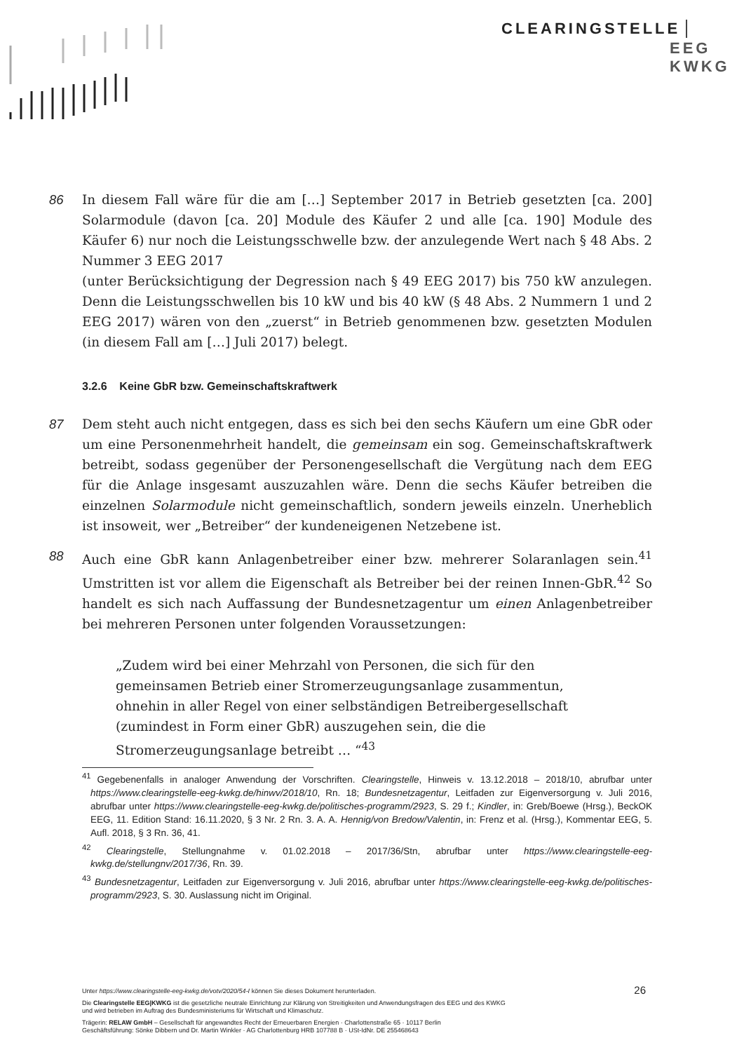CLEARINGSTELLE
EEG
KWKG
86 In diesem Fall wäre für die am […] September 2017 in Betrieb gesetzten [ca. 200] Solarmodule (davon [ca. 20] Module des Käufer 2 und alle [ca. 190] Module des Käufer 6) nur noch die Leistungsschwelle bzw. der anzulegende Wert nach § 48 Abs. 2 Nummer 3 EEG 2017
(unter Berücksichtigung der Degression nach § 49 EEG 2017) bis 750 kW anzulegen. Denn die Leistungsschwellen bis 10 kW und bis 40 kW (§ 48 Abs. 2 Nummern 1 und 2 EEG 2017) wären von den „zuerst“ in Betrieb genommenen bzw. gesetzten Modulen (in diesem Fall am […] Juli 2017) belegt.
3.2.6 Keine GbR bzw. Gemeinschaftskraftwerk
87 Dem steht auch nicht entgegen, dass es sich bei den sechs Käufern um eine GbR oder um eine Personenmehrheit handelt, die gemeinsam ein sog. Gemeinschaftskraftwerk betreibt, sodass gegenüber der Personengesellschaft die Vergütung nach dem EEG für die Anlage insgesamt auszuzahlen wäre. Denn die sechs Käufer betreiben die einzelnen Solarmodule nicht gemeinschaftlich, sondern jeweils einzeln. Unerheblich ist insoweit, wer „Betreiber“ der kundeneigenen Netzebene ist.
88 Auch eine GbR kann Anlagenbetreiber einer bzw. mehrerer Solaranlagen sein.<sup>41</sup> Umstritten ist vor allem die Eigenschaft als Betreiber bei der reinen Innen-GbR.<sup>42</sup> So handelt es sich nach Auffassung der Bundesnetzagentur um einen Anlagenbetreiber bei mehreren Personen unter folgenden Voraussetzungen:
„Zudem wird bei einer Mehrzahl von Personen, die sich für den gemeinsamen Betrieb einer Stromerzeugungsanlage zusammentun, ohnehin in aller Regel von einer selbständigen Betreibergesellschaft (zumindest in Form einer GbR) auszugehen sein, die die Stromerzeugungsanlage betreibt … “<sup>43</sup>
<sup>41</sup> Gegebenenfalls in analoger Anwendung der Vorschriften. Clearingstelle, Hinweis v. 13.12.2018 – 2018/10, abrufbar unter https://www.clearingstelle-eeg-kwkg.de/hinwv/2018/10, Rn. 18; Bundesnetzagentur, Leitfaden zur Eigenversorgung v. Juli 2016, abrufbar unter https://www.clearingstelle-eeg-kwkg.de/politisches-programm/2923, S. 29 f.; Kindler, in: Greb/Boewe (Hrsg.), BeckOK EEG, 11. Edition Stand: 16.11.2020, § 3 Nr. 2 Rn. 3. A. A. Hennig/von Bredow/Valentin, in: Frenz et al. (Hrsg.), Kommentar EEG, 5. Aufl. 2018, § 3 Rn. 36, 41.
<sup>42</sup> Clearingstelle, Stellungnahme v. 01.02.2018 – 2017/36/Stn, abrufbar unter https://www.clearingstelle-eeg-kwkg.de/stellungnv/2017/36, Rn. 39.
<sup>43</sup> Bundesnetzagentur, Leitfaden zur Eigenversorgung v. Juli 2016, abrufbar unter https://www.clearingstelle-eeg-kwkg.de/politisches-programm/2923, S. 30. Auslassung nicht im Original.
Unter https://www.clearingstelle-eeg-kwkg.de/votv/2020/54-I können Sie dieses Dokument herunterladen.
Die Clearingstelle EEG|KWKG ist die gesetzliche neutrale Einrichtung zur Klärung von Streitigkeiten und Anwendungsfragen des EEG und des KWKG
und wird betrieben im Auftrag des Bundesministeriums für Wirtschaft und Klimaschutz.
Trägerin: RELAW GmbH – Gesellschaft für angewandtes Recht der Erneuerbaren Energien · Charlottenstraße 65 · 10117 Berlin
Geschäftsführung: Sönke Dibbern und Dr. Martin Winkler · AG Charlottenburg HRB 107788 B · USt-IdNr. DE 255468643
26